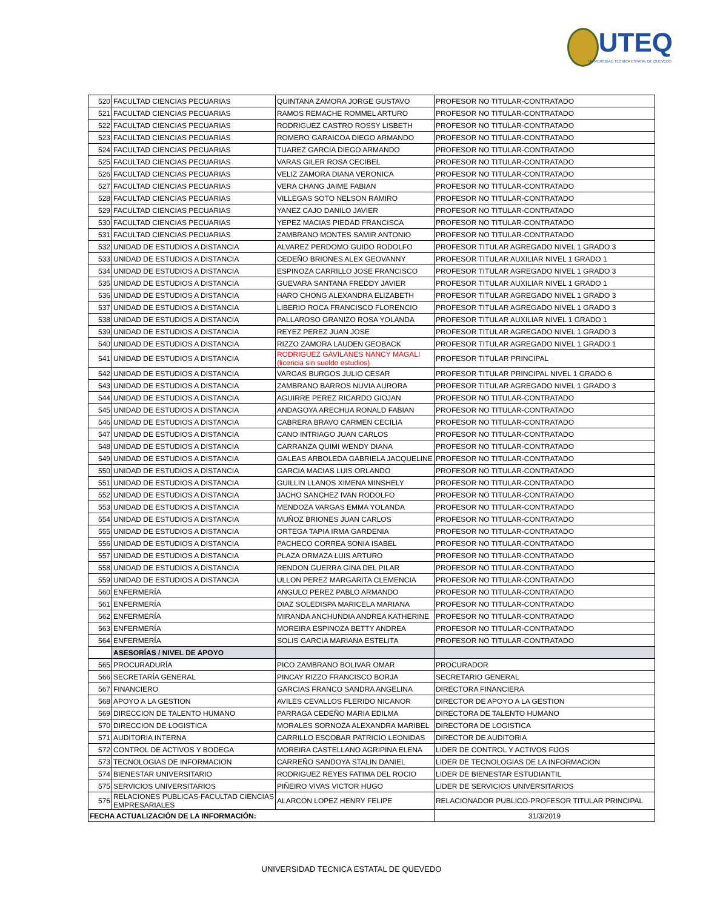UTEQ
UNIVERSIDAD TÉCNICA ESTATAL DE QUEVEDO
| 520 | FACULTAD CIENCIAS PECUARIAS | QUINTANA ZAMORA JORGE GUSTAVO | PROFESOR NO TITULAR-CONTRATADO |
| 521 | FACULTAD CIENCIAS PECUARIAS | RAMOS REMACHE ROMMEL ARTURO | PROFESOR NO TITULAR-CONTRATADO |
| 522 | FACULTAD CIENCIAS PECUARIAS | RODRIGUEZ CASTRO ROSSY LISBETH | PROFESOR NO TITULAR-CONTRATADO |
| 523 | FACULTAD CIENCIAS PECUARIAS | ROMERO GARAICOA DIEGO ARMANDO | PROFESOR NO TITULAR-CONTRATADO |
| 524 | FACULTAD CIENCIAS PECUARIAS | TUAREZ GARCIA DIEGO ARMANDO | PROFESOR NO TITULAR-CONTRATADO |
| 525 | FACULTAD CIENCIAS PECUARIAS | VARAS GILER ROSA CECIBEL | PROFESOR NO TITULAR-CONTRATADO |
| 526 | FACULTAD CIENCIAS PECUARIAS | VELIZ ZAMORA DIANA VERONICA | PROFESOR NO TITULAR-CONTRATADO |
| 527 | FACULTAD CIENCIAS PECUARIAS | VERA CHANG JAIME FABIAN | PROFESOR NO TITULAR-CONTRATADO |
| 528 | FACULTAD CIENCIAS PECUARIAS | VILLEGAS SOTO NELSON RAMIRO | PROFESOR NO TITULAR-CONTRATADO |
| 529 | FACULTAD CIENCIAS PECUARIAS | YANEZ CAJO DANILO JAVIER | PROFESOR NO TITULAR-CONTRATADO |
| 530 | FACULTAD CIENCIAS PECUARIAS | YEPEZ MACIAS PIEDAD FRANCISCA | PROFESOR NO TITULAR-CONTRATADO |
| 531 | FACULTAD CIENCIAS PECUARIAS | ZAMBRANO MONTES SAMIR ANTONIO | PROFESOR NO TITULAR-CONTRATADO |
| 532 | UNIDAD DE ESTUDIOS A DISTANCIA | ALVAREZ PERDOMO GUIDO RODOLFO | PROFESOR TITULAR AGREGADO NIVEL 1 GRADO 3 |
| 533 | UNIDAD DE ESTUDIOS A DISTANCIA | CEDEÑO BRIONES ALEX GEOVANNY | PROFESOR TITULAR AUXILIAR NIVEL 1 GRADO 1 |
| 534 | UNIDAD DE ESTUDIOS A DISTANCIA | ESPINOZA CARRILLO JOSE FRANCISCO | PROFESOR TITULAR AGREGADO NIVEL 1 GRADO 3 |
| 535 | UNIDAD DE ESTUDIOS A DISTANCIA | GUEVARA SANTANA FREDDY JAVIER | PROFESOR TITULAR AUXILIAR NIVEL 1 GRADO 1 |
| 536 | UNIDAD DE ESTUDIOS A DISTANCIA | HARO CHONG ALEXANDRA ELIZABETH | PROFESOR TITULAR AGREGADO NIVEL 1 GRADO 3 |
| 537 | UNIDAD DE ESTUDIOS A DISTANCIA | LIBERIO ROCA FRANCISCO FLORENCIO | PROFESOR TITULAR AGREGADO NIVEL 1 GRADO 3 |
| 538 | UNIDAD DE ESTUDIOS A DISTANCIA | PALLAROSO GRANIZO ROSA YOLANDA | PROFESOR TITULAR AUXILIAR NIVEL 1 GRADO 1 |
| 539 | UNIDAD DE ESTUDIOS A DISTANCIA | REYEZ PEREZ JUAN JOSE | PROFESOR TITULAR AGREGADO NIVEL 1 GRADO 3 |
| 540 | UNIDAD DE ESTUDIOS A DISTANCIA | RIZZO ZAMORA LAUDEN GEOBACK | PROFESOR TITULAR AGREGADO NIVEL 1 GRADO 1 |
| 541 | UNIDAD DE ESTUDIOS A DISTANCIA | RODRIGUEZ GAVILANES NANCY MAGALI (licencia sin sueldo estudios) | PROFESOR TITULAR PRINCIPAL |
| 542 | UNIDAD DE ESTUDIOS A DISTANCIA | VARGAS BURGOS JULIO CESAR | PROFESOR TITULAR PRINCIPAL NIVEL 1 GRADO 6 |
| 543 | UNIDAD DE ESTUDIOS A DISTANCIA | ZAMBRANO BARROS NUVIA AURORA | PROFESOR TITULAR AGREGADO NIVEL 1 GRADO 3 |
| 544 | UNIDAD DE ESTUDIOS A DISTANCIA | AGUIRRE PEREZ RICARDO GIOJAN | PROFESOR NO TITULAR-CONTRATADO |
| 545 | UNIDAD DE ESTUDIOS A DISTANCIA | ANDAGOYA ARECHUA RONALD FABIAN | PROFESOR NO TITULAR-CONTRATADO |
| 546 | UNIDAD DE ESTUDIOS A DISTANCIA | CABRERA BRAVO CARMEN CECILIA | PROFESOR NO TITULAR-CONTRATADO |
| 547 | UNIDAD DE ESTUDIOS A DISTANCIA | CANO INTRIAGO JUAN CARLOS | PROFESOR NO TITULAR-CONTRATADO |
| 548 | UNIDAD DE ESTUDIOS A DISTANCIA | CARRANZA QUIMI WENDY DIANA | PROFESOR NO TITULAR-CONTRATADO |
| 549 | UNIDAD DE ESTUDIOS A DISTANCIA | GALEAS ARBOLEDA GABRIELA JACQUELINE | PROFESOR NO TITULAR-CONTRATADO |
| 550 | UNIDAD DE ESTUDIOS A DISTANCIA | GARCIA MACIAS LUIS ORLANDO | PROFESOR NO TITULAR-CONTRATADO |
| 551 | UNIDAD DE ESTUDIOS A DISTANCIA | GUILLIN LLANOS XIMENA MINSHELY | PROFESOR NO TITULAR-CONTRATADO |
| 552 | UNIDAD DE ESTUDIOS A DISTANCIA | JACHO SANCHEZ IVAN RODOLFO | PROFESOR NO TITULAR-CONTRATADO |
| 553 | UNIDAD DE ESTUDIOS A DISTANCIA | MENDOZA VARGAS EMMA YOLANDA | PROFESOR NO TITULAR-CONTRATADO |
| 554 | UNIDAD DE ESTUDIOS A DISTANCIA | MUÑOZ BRIONES JUAN CARLOS | PROFESOR NO TITULAR-CONTRATADO |
| 555 | UNIDAD DE ESTUDIOS A DISTANCIA | ORTEGA TAPIA IRMA GARDENIA | PROFESOR NO TITULAR-CONTRATADO |
| 556 | UNIDAD DE ESTUDIOS A DISTANCIA | PACHECO CORREA SONIA ISABEL | PROFESOR NO TITULAR-CONTRATADO |
| 557 | UNIDAD DE ESTUDIOS A DISTANCIA | PLAZA ORMAZA LUIS ARTURO | PROFESOR NO TITULAR-CONTRATADO |
| 558 | UNIDAD DE ESTUDIOS A DISTANCIA | RENDON GUERRA GINA DEL PILAR | PROFESOR NO TITULAR-CONTRATADO |
| 559 | UNIDAD DE ESTUDIOS A DISTANCIA | ULLON PEREZ MARGARITA CLEMENCIA | PROFESOR NO TITULAR-CONTRATADO |
| 560 | ENFERMERÍA | ANGULO PEREZ PABLO ARMANDO | PROFESOR NO TITULAR-CONTRATADO |
| 561 | ENFERMERÍA | DIAZ SOLEDISPA MARICELA MARIANA | PROFESOR NO TITULAR-CONTRATADO |
| 562 | ENFERMERÍA | MIRANDA ANCHUNDIA ANDREA KATHERINE | PROFESOR NO TITULAR-CONTRATADO |
| 563 | ENFERMERÍA | MOREIRA ESPINOZA BETTY ANDREA | PROFESOR NO TITULAR-CONTRATADO |
| 564 | ENFERMERÍA | SOLIS GARCIA MARIANA ESTELITA | PROFESOR NO TITULAR-CONTRATADO |
| | ASESORÍAS / NIVEL DE APOYO | | |
| 565 | PROCURADURÍA | PICO ZAMBRANO BOLIVAR OMAR | PROCURADOR |
| 566 | SECRETARÍA GENERAL | PINCAY RIZZO FRANCISCO BORJA | SECRETARIO GENERAL |
| 567 | FINANCIERO | GARCIAS FRANCO SANDRA ANGELINA | DIRECTORA FINANCIERA |
| 568 | APOYO A LA GESTION | AVILES CEVALLOS FLERIDO NICANOR | DIRECTOR DE APOYO A LA GESTION |
| 569 | DIRECCION DE TALENTO HUMANO | PARRAGA CEDEÑO MARIA EDILMA | DIRECTORA DE TALENTO HUMANO |
| 570 | DIRECCION DE LOGISTICA | MORALES SORNOZA ALEXANDRA MARIBEL | DIRECTORA DE LOGISTICA |
| 571 | AUDITORIA INTERNA | CARRILLO ESCOBAR PATRICIO LEONIDAS | DIRECTOR DE AUDITORIA |
| 572 | CONTROL DE ACTIVOS Y BODEGA | MOREIRA CASTELLANO AGRIPINA ELENA | LIDER DE CONTROL Y ACTIVOS FIJOS |
| 573 | TECNOLOGIAS DE INFORMACION | CARREÑO SANDOYA STALIN DANIEL | LIDER DE TECNOLOGIAS DE LA INFORMACION |
| 574 | BIENESTAR UNIVERSITARIO | RODRIGUEZ REYES FATIMA DEL ROCIO | LIDER DE BIENESTAR ESTUDIANTIL |
| 575 | SERVICIOS UNIVERSITARIOS | PIÑEIRO VIVAS VICTOR HUGO | LIDER DE SERVICIOS UNIVERSITARIOS |
| 576 | RELACIONES PUBLICAS-FACULTAD CIENCIAS EMPRESARIALES | ALARCON LOPEZ HENRY FELIPE | RELACIONADOR PUBLICO-PROFESOR TITULAR PRINCIPAL |
| FECHA ACTUALIZACIÓN DE LA INFORMACIÓN: | | | 31/3/2019 |
UNIVERSIDAD TECNICA ESTATAL DE QUEVEDO